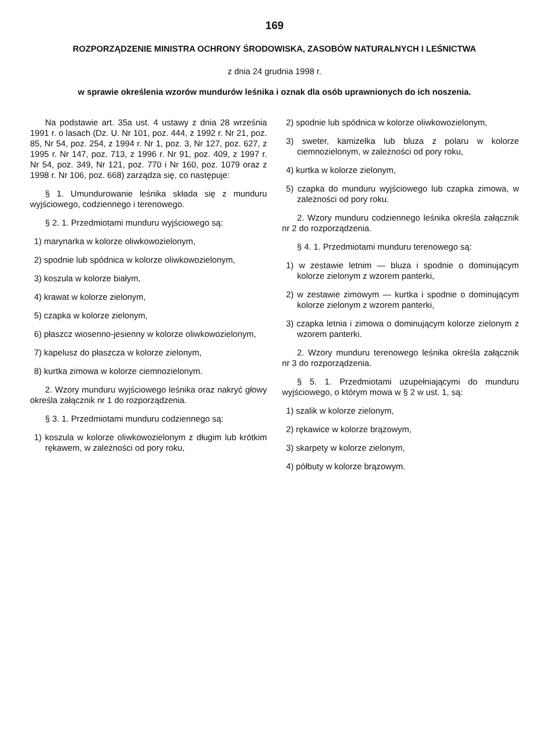169
ROZPORZĄDZENIE MINISTRA OCHRONY ŚRODOWISKA, ZASOBÓW NATURALNYCH I LEŚNICTWA
z dnia 24 grudnia 1998 r.
w sprawie określenia wzorów mundurów leśnika i oznak dla osób uprawnionych do ich noszenia.
Na podstawie art. 35a ust. 4 ustawy z dnia 28 września 1991 r. o lasach (Dz. U. Nr 101, poz. 444, z 1992 r. Nr 21, poz. 85, Nr 54, poz. 254, z 1994 r. Nr 1, poz. 3, Nr 127, poz. 627, z 1995 r. Nr 147, poz. 713, z 1996 r. Nr 91, poz. 409, z 1997 r. Nr 54, poz. 349, Nr 121, poz. 770 i Nr 160, poz. 1079 oraz z 1998 r. Nr 106, poz. 668) zarządza się, co następuje:
§ 1. Umundurowanie leśnika składa się z munduru wyjściowego, codziennego i terenowego.
§ 2. 1. Przedmiotami munduru wyjściowego są:
1) marynarka w kolorze oliwkowozielonym,
2) spodnie lub spódnica w kolorze oliwkowozielonym,
3) koszula w kolorze białym,
4) krawat w kolorze zielonym,
5) czapka w kolorze zielonym,
6) płaszcz wiosenno-jesienny w kolorze oliwkowozielonym,
7) kapelusz do płaszcza w kolorze zielonym,
8) kurtka zimowa w kolorze ciemnozielonym.
2. Wzory munduru wyjściowego leśnika oraz nakryć głowy określa załącznik nr 1 do rozporządzenia.
§ 3. 1. Przedmiotami munduru codziennego są:
1) koszula w kolorze oliwkowozielonym z długim lub krótkim rękawem, w zależności od pory roku,
2) spodnie lub spódnica w kolorze oliwkowozielonym,
3) sweter, kamizelka lub bluza z polaru w kolorze ciemnozielonym, w zależności od pory roku,
4) kurtka w kolorze zielonym,
5) czapka do munduru wyjściowego lub czapka zimowa, w zależności od pory roku.
2. Wzory munduru codziennego leśnika określa załącznik nr 2 do rozporządzenia.
§ 4. 1. Przedmiotami munduru terenowego są:
1) w zestawie letnim — bluza i spodnie o dominującym kolorze zielonym z wzorem panterki,
2) w zestawie zimowym — kurtka i spodnie o dominującym kolorze zielonym z wzorem panterki,
3) czapka letnia i zimowa o dominującym kolorze zielonym z wzorem panterki.
2. Wzory munduru terenowego leśnika określa załącznik nr 3 do rozporządzenia.
§ 5. 1. Przedmiotami uzupełniającymi do munduru wyjściowego, o którym mowa w § 2 w ust. 1, są:
1) szalik w kolorze zielonym,
2) rękawice w kolorze brązowym,
3) skarpety w kolorze zielonym,
4) półbuty w kolorze brązowym.